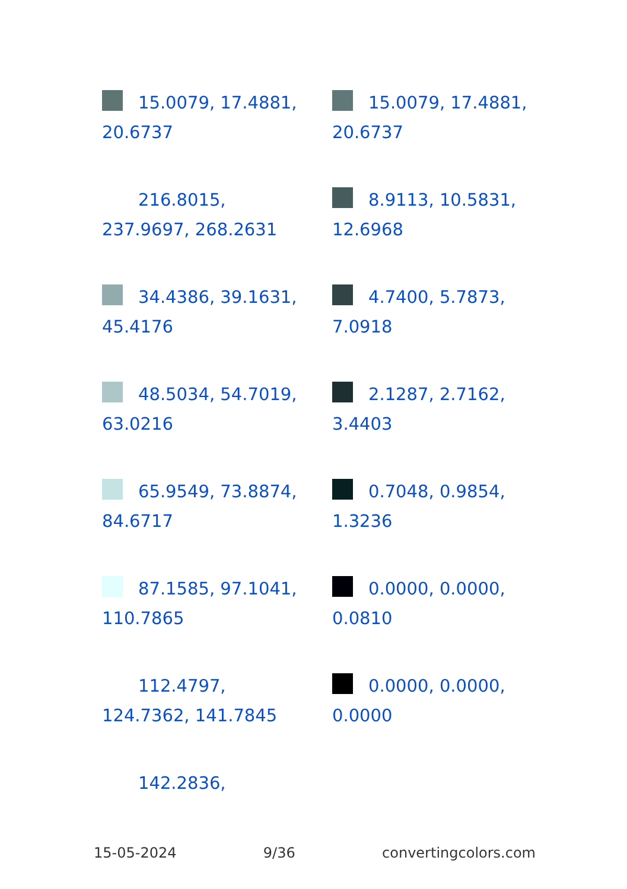15.0079, 17.4881, 20.6737
15.0079, 17.4881, 20.6737
216.8015, 237.9697, 268.2631
8.9113, 10.5831, 12.6968
34.4386, 39.1631, 45.4176
4.7400, 5.7873, 7.0918
48.5034, 54.7019, 63.0216
2.1287, 2.7162, 3.4403
65.9549, 73.8874, 84.6717
0.7048, 0.9854, 1.3236
87.1585, 97.1041, 110.7865
0.0000, 0.0000, 0.0810
112.4797, 124.7362, 141.7845
0.0000, 0.0000, 0.0000
142.2836,
15-05-2024 9/36 convertingcolors.com